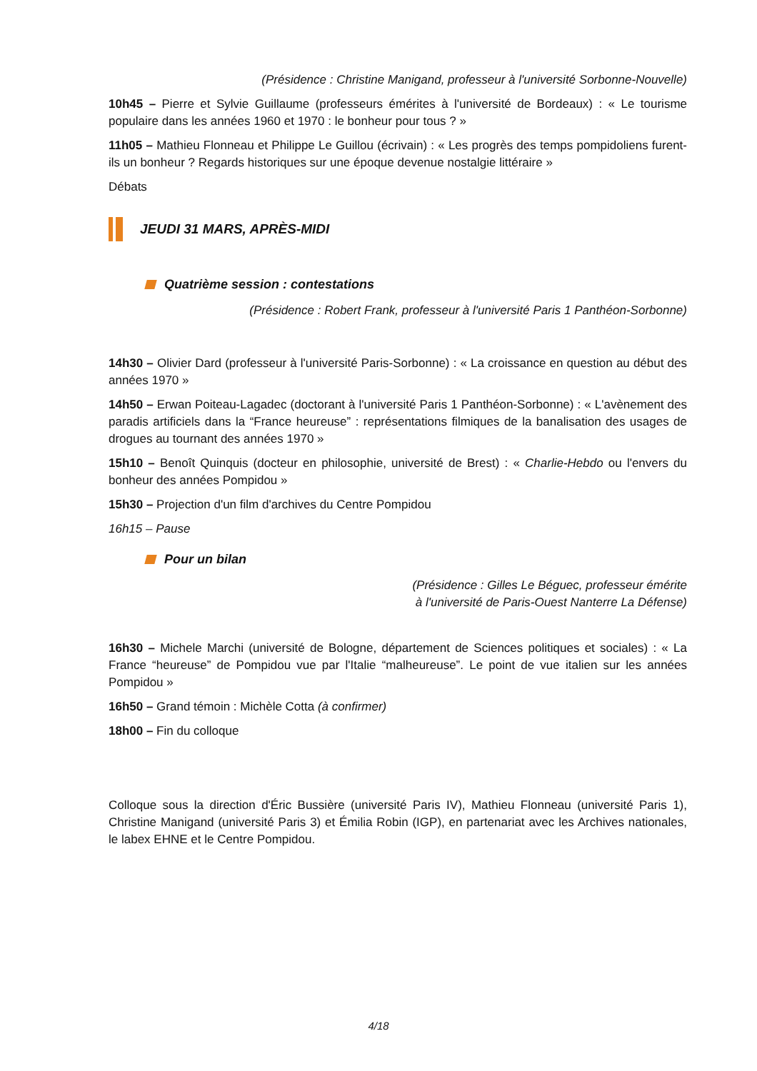(Présidence : Christine Manigand, professeur à l'université Sorbonne-Nouvelle)
10h45 – Pierre et Sylvie Guillaume (professeurs émérites à l'université de Bordeaux) : « Le tourisme populaire dans les années 1960 et 1970 : le bonheur pour tous ? »
11h05 – Mathieu Flonneau et Philippe Le Guillou (écrivain) : « Les progrès des temps pompidoliens furent-ils un bonheur ? Regards historiques sur une époque devenue nostalgie littéraire »
Débats
JEUDI 31 MARS, APRÈS-MIDI
Quatrième session : contestations
(Présidence : Robert Frank, professeur à l'université Paris 1 Panthéon-Sorbonne)
14h30 – Olivier Dard (professeur à l'université Paris-Sorbonne) : « La croissance en question au début des années 1970 »
14h50 – Erwan Poiteau-Lagadec (doctorant à l'université Paris 1 Panthéon-Sorbonne) : « L'avènement des paradis artificiels dans la “France heureuse” : représentations filmiques de la banalisation des usages de drogues au tournant des années 1970 »
15h10 – Benoît Quinquis (docteur en philosophie, université de Brest) : « Charlie-Hebdo ou l'envers du bonheur des années Pompidou »
15h30 – Projection d'un film d'archives du Centre Pompidou
16h15 – Pause
Pour un bilan
(Présidence : Gilles Le Béguec, professeur émérite
à l'université de Paris-Ouest Nanterre La Défense)
16h30 – Michele Marchi (université de Bologne, département de Sciences politiques et sociales) : « La France “heureuse” de Pompidou vue par l'Italie “malheureuse”. Le point de vue italien sur les années Pompidou »
16h50 – Grand témoin : Michèle Cotta (à confirmer)
18h00 – Fin du colloque
Colloque sous la direction d'Éric Bussière (université Paris IV), Mathieu Flonneau (université Paris 1), Christine Manigand (université Paris 3) et Émilia Robin (IGP), en partenariat avec les Archives nationales, le labex EHNE et le Centre Pompidou.
4/18